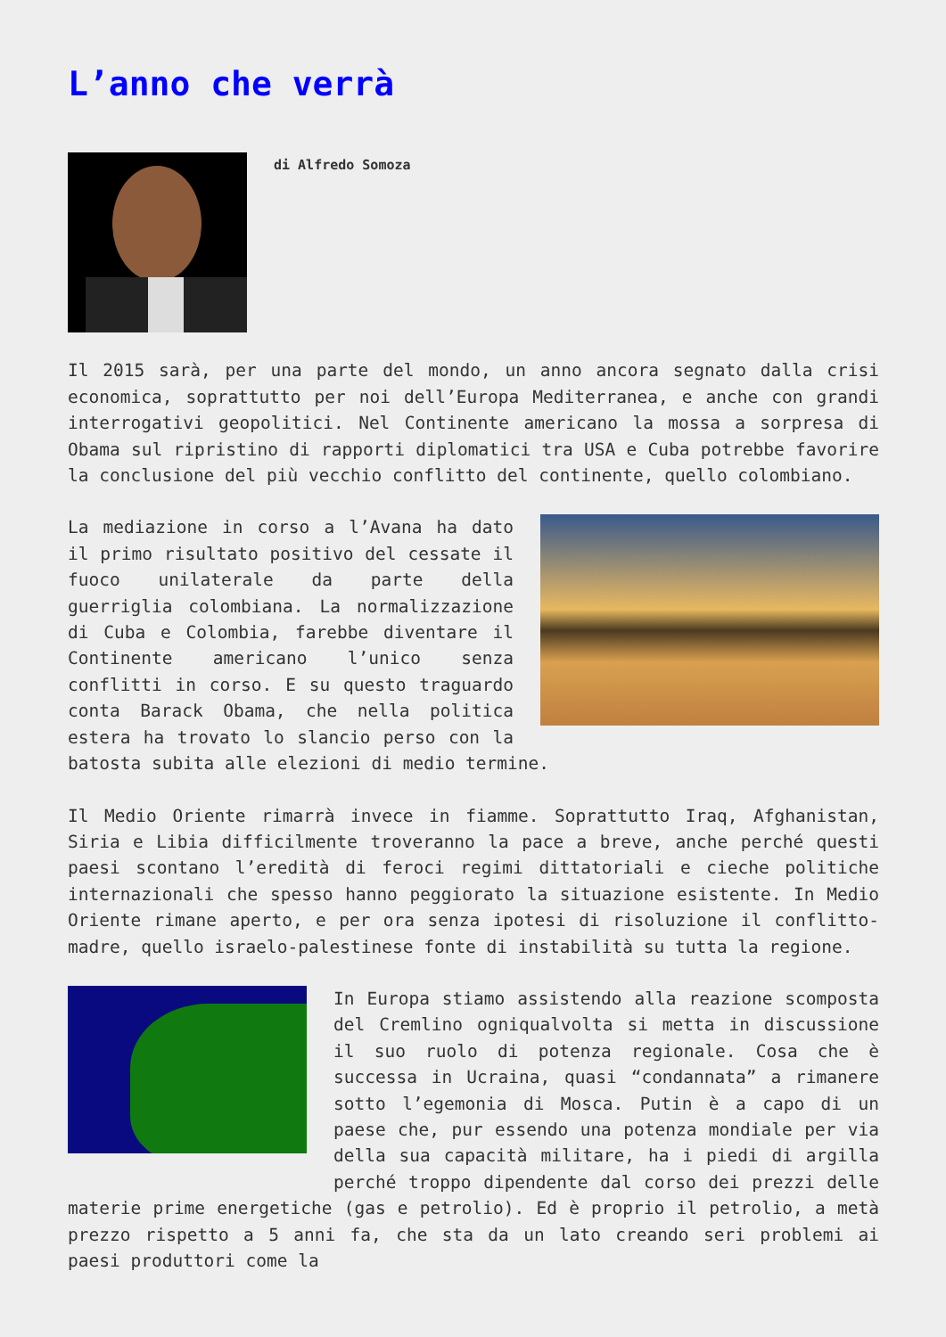L’anno che verrà
di Alfredo Somoza
Il 2015 sarà, per una parte del mondo, un anno ancora segnato dalla crisi economica, soprattutto per noi dell’Europa Mediterranea, e anche con grandi interrogativi geopolitici. Nel Continente americano la mossa a sorpresa di Obama sul ripristino di rapporti diplomatici tra USA e Cuba potrebbe favorire la conclusione del più vecchio conflitto del continente, quello colombiano.
La mediazione in corso a l’Avana ha dato il primo risultato positivo del cessate il fuoco unilaterale da parte della guerriglia colombiana. La normalizzazione di Cuba e Colombia, farebbe diventare il Continente americano l’unico senza conflitti in corso. E su questo traguardo conta Barack Obama, che nella politica estera ha trovato lo slancio perso con la batosta subita alle elezioni di medio termine.
Il Medio Oriente rimarrà invece in fiamme. Soprattutto Iraq, Afghanistan, Siria e Libia difficilmente troveranno la pace a breve, anche perché questi paesi scontano l’eredità di feroci regimi dittatoriali e cieche politiche internazionali che spesso hanno peggiorato la situazione esistente. In Medio Oriente rimane aperto, e per ora senza ipotesi di risoluzione il conflitto-madre, quello israelo-palestinese fonte di instabilità su tutta la regione.
In Europa stiamo assistendo alla reazione scomposta del Cremlino ogniqualvolta si metta in discussione il suo ruolo di potenza regionale. Cosa che è successa in Ucraina, quasi “condannata” a rimanere sotto l’egemonia di Mosca. Putin è a capo di un paese che, pur essendo una potenza mondiale per via della sua capacità militare, ha i piedi di argilla perché troppo dipendente dal corso dei prezzi delle materie prime energetiche (gas e petrolio). Ed è proprio il petrolio, a metà prezzo rispetto a 5 anni fa, che sta da un lato creando seri problemi ai paesi produttori come la